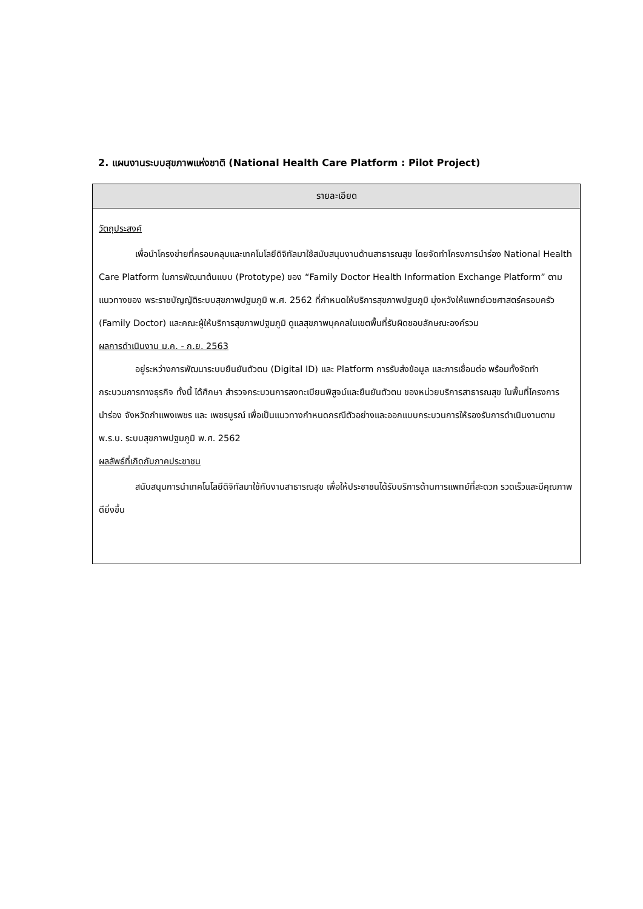2. แผนงานระบบสุขภาพแห่งชาติ (National Health Care Platform : Pilot Project)
| รายละเอียด |
| --- |
| วัตถุประสงค์ เพื่อนำโครงข่ายที่ครอบคลุมและเทคโนโลยีดิจิทัลมาใช้สนับสนุนงานด้านสาธารณสุข โดยจัดทำโครงการนำร่อง National Health Care Platform ในการพัฒนาต้นแบบ (Prototype) ของ “Family Doctor Health Information Exchange Platform” ตามแนวทางของ พระราชบัญญัติระบบสุขภาพปฐมภูมิ พ.ศ. 2562 ที่กำหนดให้บริการสุขภาพปฐมภูมิ มุ่งหวังให้แพทย์เวชศาสตร์ครอบครัว (Family Doctor) และคณะผู้ให้บริการสุขภาพปฐมภูมิ ดูแลสุขภาพบุคคลในเขตพื้นที่รับผิดชอบลักษณะองค์รวม ผลการดำเนินงาน ม.ค. - ก.ย. 2563 อยู่ระหว่างการพัฒนาระบบยืนยันตัวตน (Digital ID) และ Platform การรับส่งข้อมูล และการเชื่อมต่อ พร้อมทั้งจัดทำกระบวนการทางธุรกิจ ทั้งนี้ ได้ศึกษา สำรวจกระบวนการลงทะเบียนพิสูจน์และยืนยันตัวตน ของหน่วยบริการสาธารณสุข ในพื้นที่โครงการนำร่อง จังหวัดกำแพงเพชร และ เพชรบูรณ์ เพื่อเป็นแนวทางกำหนดกรณีตัวอย่างและออกแบบกระบวนการให้รองรับการดำเนินงานตาม พ.ร.บ. ระบบสุขภาพปฐมภูมิ พ.ศ. 2562 ผลลัพธ์ที่เกิดกับภาคประชาชน สนับสนุนการนำเทคโนโลยีดิจิทัลมาใช้กับงานสาธารณสุข เพื่อให้ประชาชนได้รับบริการด้านการแพทย์ที่สะดวก รวดเร็วและมีคุณภาพดียิ่งขึ้น |